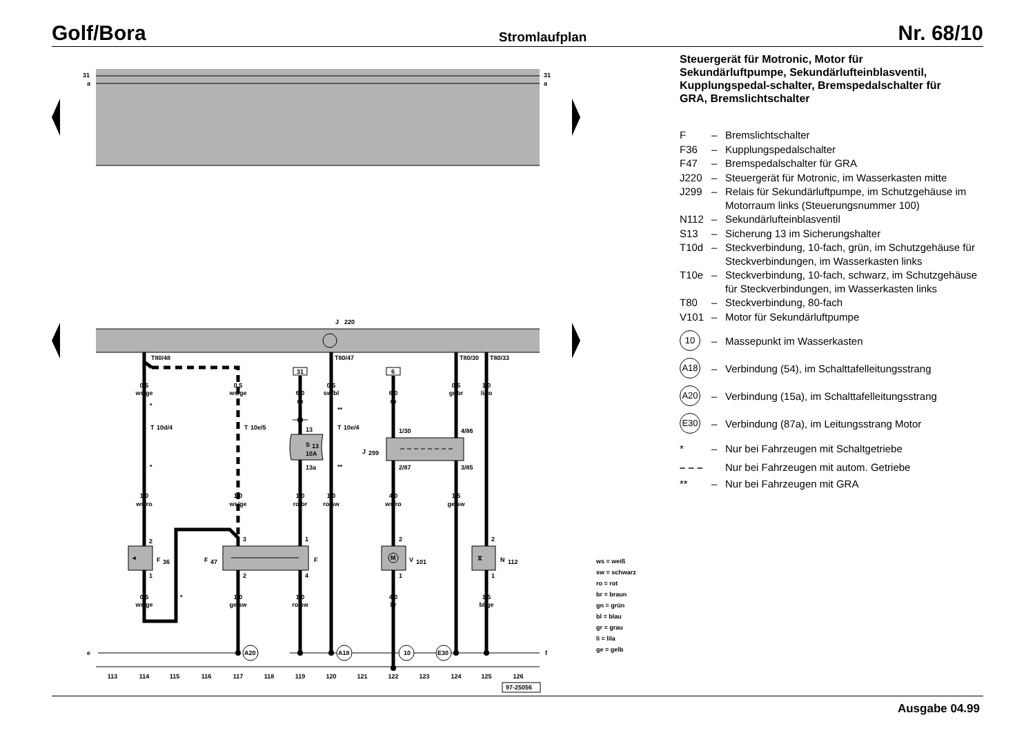Golf/Bora Stromlaufplan Nr. 68/10
31
a
31
a
J
220
e
f
A20
A18
10
E30
31
6
M
◂
⧖
F
36
F
47
F
V
101
N
112
J
299
S
13
10A
0,5
ws/ge
0,5
ws/ge
6,0
ro
0,5
sw/bl
6,0
ro
0,5
gr/br
1,0
li/ro
1,0
ws/ro
1,0
ws/ge
1,0
ro/br
1,0
ro/sw
4,0
ws/ro
1,5
ge/sw
0,5
ws/ge
1,0
ge/sw
1,0
ro/sw
4,0
br
1,5
bl/ge
113
114
115
116
117
118
119
120
121
122
123
124
125
126
T80/48
T80/47
T80/30
T80/33
*
**
T
10d/4
T
10e/5
T
10e/4
*
**
*
13
13a
1/30
2/87
4/86
3/85
2
1
3
2
1
4
2
1
2
1
97-25056
ws = weiß
sw = schwarz
ro = rot
br = braun
gn = grün
bl = blau
gr = grau
li = lila
ge = gelb
Steuergerät für Motronic, Motor für Sekundärluftpumpe, Sekundärlufteinblasventil, Kupplungspedal-schalter, Bremspedalschalter für GRA, Bremslichtschalter
F – Bremslichtschalter
F36 – Kupplungspedalschalter
F47 – Bremspedalschalter für GRA
J220 – Steuergerät für Motronic, im Wasserkasten mitte
J299 – Relais für Sekundärluftpumpe, im Schutzgehäuse im Motorraum links (Steuerungsnummer 100)
N112 – Sekundärlufteinblasventil
S13 – Sicherung 13 im Sicherungshalter
T10d – Steckverbindung, 10-fach, grün, im Schutzgehäuse für Steckverbindungen, im Wasserkasten links
T10e – Steckverbindung, 10-fach, schwarz, im Schutzgehäuse für Steckverbindungen, im Wasserkasten links
T80 – Steckverbindung, 80-fach
V101 – Motor für Sekundärluftpumpe
10 – Massepunkt im Wasserkasten
A18 – Verbindung (54), im Schalttafelleitungsstrang
A20 – Verbindung (15a), im Schalttafelleitungsstrang
E30 – Verbindung (87a), im Leitungsstrang Motor
* – Nur bei Fahrzeugen mit Schaltgetriebe
– – – Nur bei Fahrzeugen mit autom. Getriebe
** – Nur bei Fahrzeugen mit GRA
Ausgabe 04.99